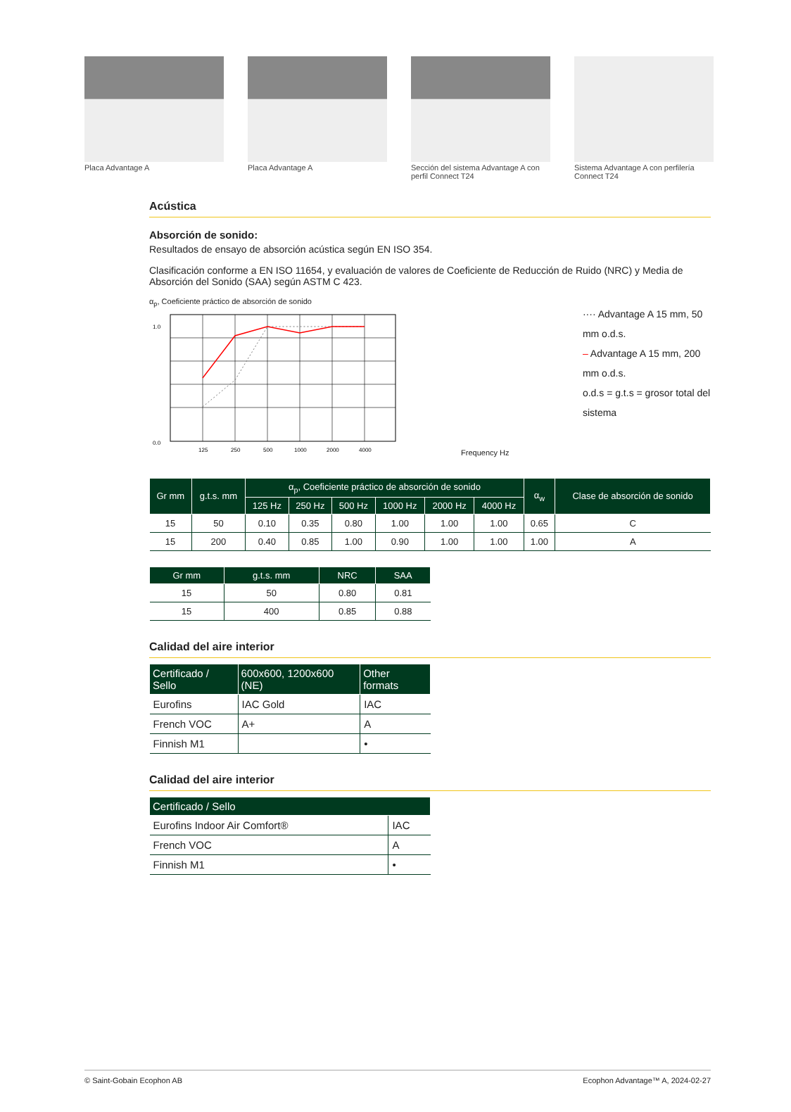Placa Advantage A Placa Advantage A Sección del sistema Advantage A con perfil Connect T24
Sistema Advantage A con perfilería Connect T24
Acústica
Absorción de sonido:
Resultados de ensayo de absorción acústica según EN ISO 354.
Clasificación conforme a EN ISO 11654, y evaluación de valores de Coeficiente de Reducción de Ruido (NRC) y Media de Absorción del Sonido (SAA) según ASTM C 423.
α<sub>p</sub>, Coeficiente práctico de absorción de sonido
1.0
0.0
125
250
500
1000
2000
4000
Frequency Hz
···· Advantage A 15 mm, 50 mm o.d.s.
– Advantage A 15 mm, 200 mm o.d.s.
o.d.s = g.t.s = grosor total del sistema
| Gr mm | g.t.s. mm | α<sub>p</sub>, Coeficiente práctico de absorción de sonido | | | | | | α<sub>w</sub> | Clase de absorción de sonido |
| --- | --- | --- | --- | --- | --- | --- | --- | --- | --- |
| | | 125 Hz | 250 Hz | 500 Hz | 1000 Hz | 2000 Hz | 4000 Hz | | |
| 15 | 50 | 0.10 | 0.35 | 0.80 | 1.00 | 1.00 | 1.00 | 0.65 | C |
| 15 | 200 | 0.40 | 0.85 | 1.00 | 0.90 | 1.00 | 1.00 | 1.00 | A |
| Gr mm | g.t.s. mm | NRC | SAA |
| --- | --- | --- | --- |
| 15 | 50 | 0.80 | 0.81 |
| 15 | 400 | 0.85 | 0.88 |
Calidad del aire interior
| Certificado / Sello | 600x600, 1200x600 (NE) | Other formats |
| --- | --- | --- |
| Eurofins | IAC Gold | IAC |
| French VOC | A+ | A |
| Finnish M1 | | • |
Calidad del aire interior
| Certificado / Sello | |
| --- | --- |
| Eurofins Indoor Air Comfort® | IAC |
| French VOC | A |
| Finnish M1 | • |
© Saint-Gobain Ecophon AB Ecophon Advantage™ A, 2024-02-27